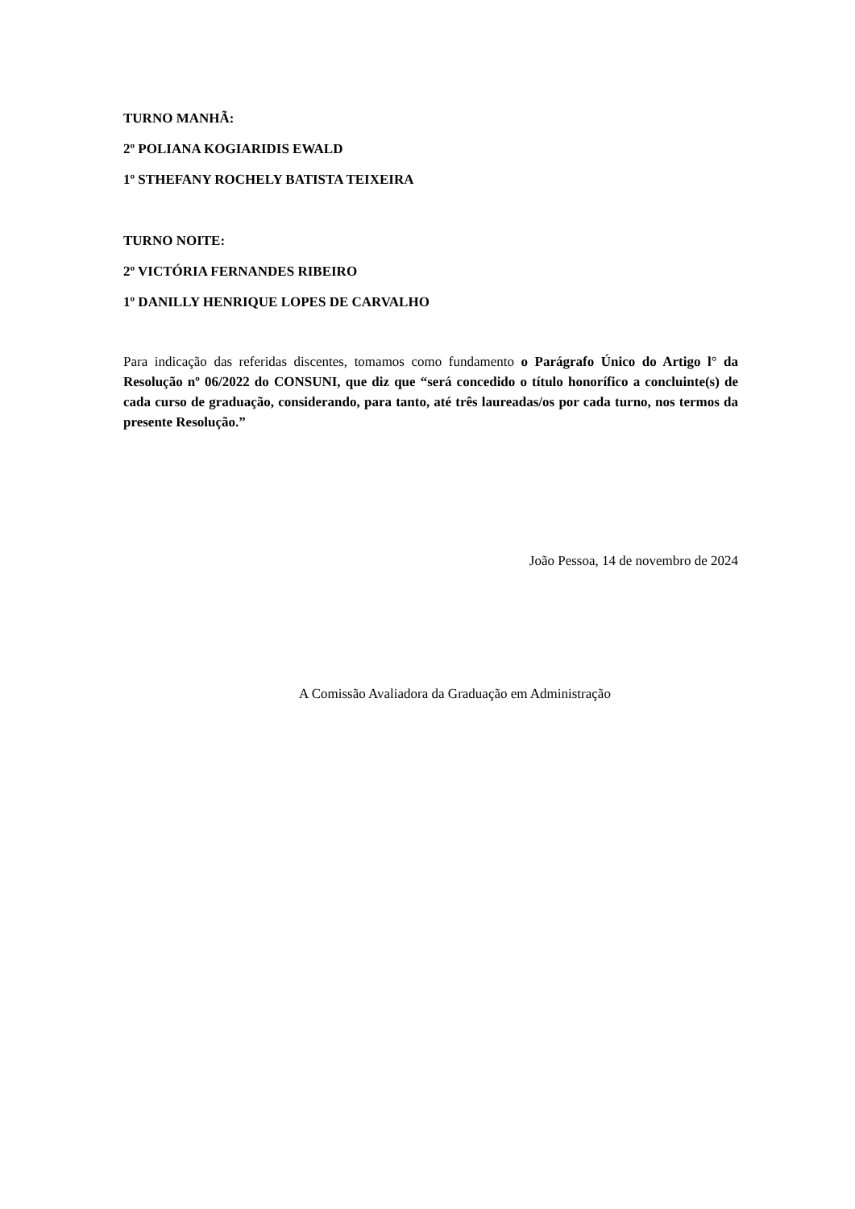TURNO MANHÃ:
2º POLIANA KOGIARIDIS EWALD
1º STHEFANY ROCHELY BATISTA TEIXEIRA
TURNO NOITE:
2º VICTÓRIA FERNANDES RIBEIRO
1º DANILLY HENRIQUE LOPES DE CARVALHO
Para indicação das referidas discentes, tomamos como fundamento o Parágrafo Único do Artigo l° da Resolução nº 06/2022 do CONSUNI, que diz que “será concedido o título honorífico a concluinte(s) de cada curso de graduação, considerando, para tanto, até três laureadas/os por cada turno, nos termos da presente Resolução.”
João Pessoa, 14 de novembro de 2024
A Comissão Avaliadora da Graduação em Administração